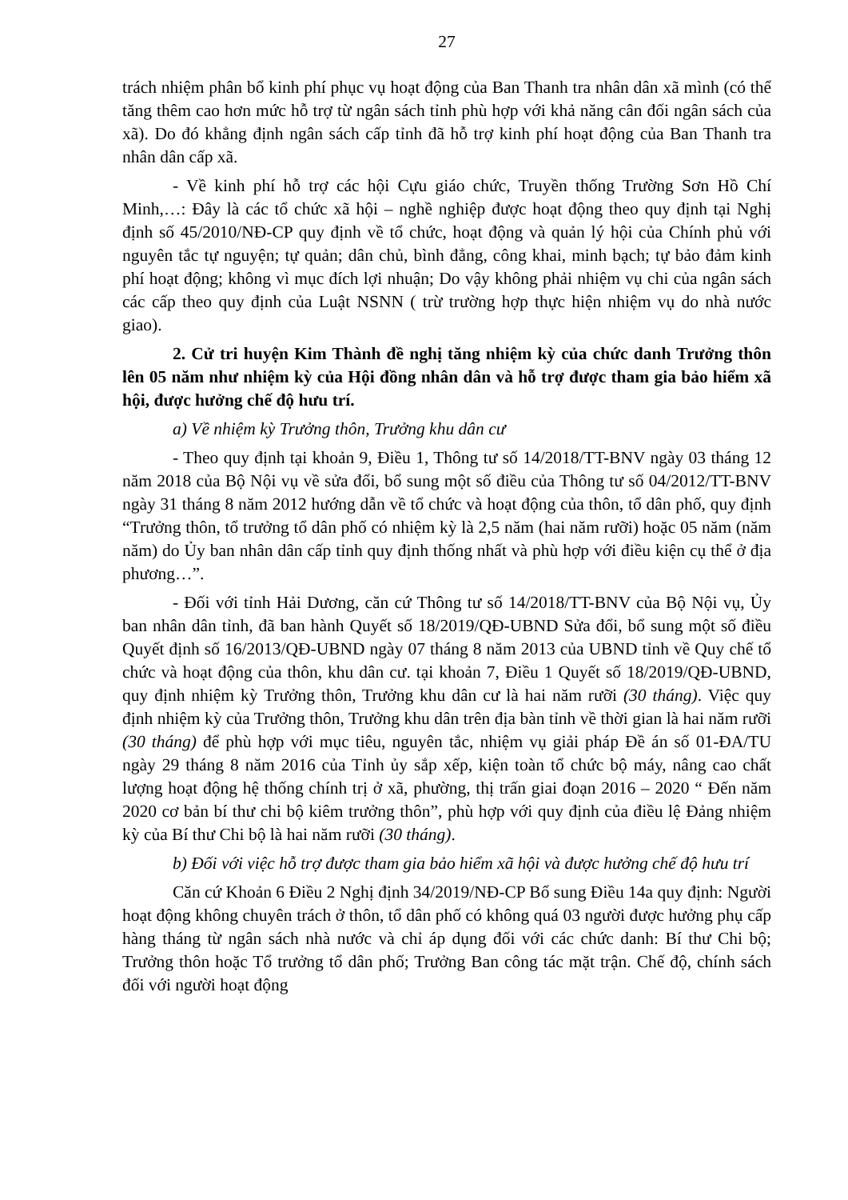27
trách nhiệm phân bổ kinh phí phục vụ hoạt động của Ban Thanh tra nhân dân xã mình (có thể tăng thêm cao hơn mức hỗ trợ từ ngân sách tỉnh phù hợp với khả năng cân đối ngân sách của xã). Do đó khẳng định ngân sách cấp tỉnh đã hỗ trợ kinh phí hoạt động của Ban Thanh tra nhân dân cấp xã.
- Về kinh phí hỗ trợ các hội Cựu giáo chức, Truyền thống Trường Sơn Hồ Chí Minh,…: Đây là các tổ chức xã hội – nghề nghiệp được hoạt động theo quy định tại Nghị định số 45/2010/NĐ-CP quy định về tổ chức, hoạt động và quản lý hội của Chính phủ với nguyên tắc tự nguyện; tự quản; dân chủ, bình đẳng, công khai, minh bạch; tự bảo đảm kinh phí hoạt động; không vì mục đích lợi nhuận; Do vậy không phải nhiệm vụ chi của ngân sách các cấp theo quy định của Luật NSNN ( trừ trường hợp thực hiện nhiệm vụ do nhà nước giao).
2. Cử tri huyện Kim Thành đề nghị tăng nhiệm kỳ của chức danh Trưởng thôn lên 05 năm như nhiệm kỳ của Hội đồng nhân dân và hỗ trợ được tham gia bảo hiểm xã hội, được hưởng chế độ hưu trí.
a) Về nhiệm kỳ Trưởng thôn, Trưởng khu dân cư
- Theo quy định tại khoản 9, Điều 1, Thông tư số 14/2018/TT-BNV ngày 03 tháng 12 năm 2018 của Bộ Nội vụ về sửa đổi, bổ sung một số điều của Thông tư số 04/2012/TT-BNV ngày 31 tháng 8 năm 2012 hướng dẫn về tổ chức và hoạt động của thôn, tổ dân phố, quy định “Trưởng thôn, tổ trưởng tổ dân phố có nhiệm kỳ là 2,5 năm (hai năm rưỡi) hoặc 05 năm (năm năm) do Ủy ban nhân dân cấp tỉnh quy định thống nhất và phù hợp với điều kiện cụ thể ở địa phương…”.
- Đối với tỉnh Hải Dương, căn cứ Thông tư số 14/2018/TT-BNV của Bộ Nội vụ, Ủy ban nhân dân tỉnh, đã ban hành Quyết số 18/2019/QĐ-UBND Sửa đổi, bổ sung một số điều Quyết định số 16/2013/QĐ-UBND ngày 07 tháng 8 năm 2013 của UBND tỉnh về Quy chế tổ chức và hoạt động của thôn, khu dân cư. tại khoản 7, Điều 1 Quyết số 18/2019/QĐ-UBND, quy định nhiệm kỳ Trưởng thôn, Trưởng khu dân cư là hai năm rưỡi (30 tháng). Việc quy định nhiệm kỳ của Trưởng thôn, Trưởng khu dân trên địa bàn tỉnh về thời gian là hai năm rưỡi (30 tháng) để phù hợp với mục tiêu, nguyên tắc, nhiệm vụ giải pháp Đề án số 01-ĐA/TU ngày 29 tháng 8 năm 2016 của Tỉnh ủy sắp xếp, kiện toàn tổ chức bộ máy, nâng cao chất lượng hoạt động hệ thống chính trị ở xã, phường, thị trấn giai đoạn 2016 – 2020 “ Đến năm 2020 cơ bản bí thư chi bộ kiêm trưởng thôn”, phù hợp với quy định của điều lệ Đảng nhiệm kỳ của Bí thư Chi bộ là hai năm rưỡi (30 tháng).
b) Đối với việc hỗ trợ được tham gia bảo hiểm xã hội và được hưởng chế độ hưu trí
Căn cứ Khoản 6 Điều 2 Nghị định 34/2019/NĐ-CP Bổ sung Điều 14a quy định: Người hoạt động không chuyên trách ở thôn, tổ dân phố có không quá 03 người được hưởng phụ cấp hàng tháng từ ngân sách nhà nước và chỉ áp dụng đối với các chức danh: Bí thư Chi bộ; Trưởng thôn hoặc Tổ trưởng tổ dân phố; Trưởng Ban công tác mặt trận. Chế độ, chính sách đối với người hoạt động